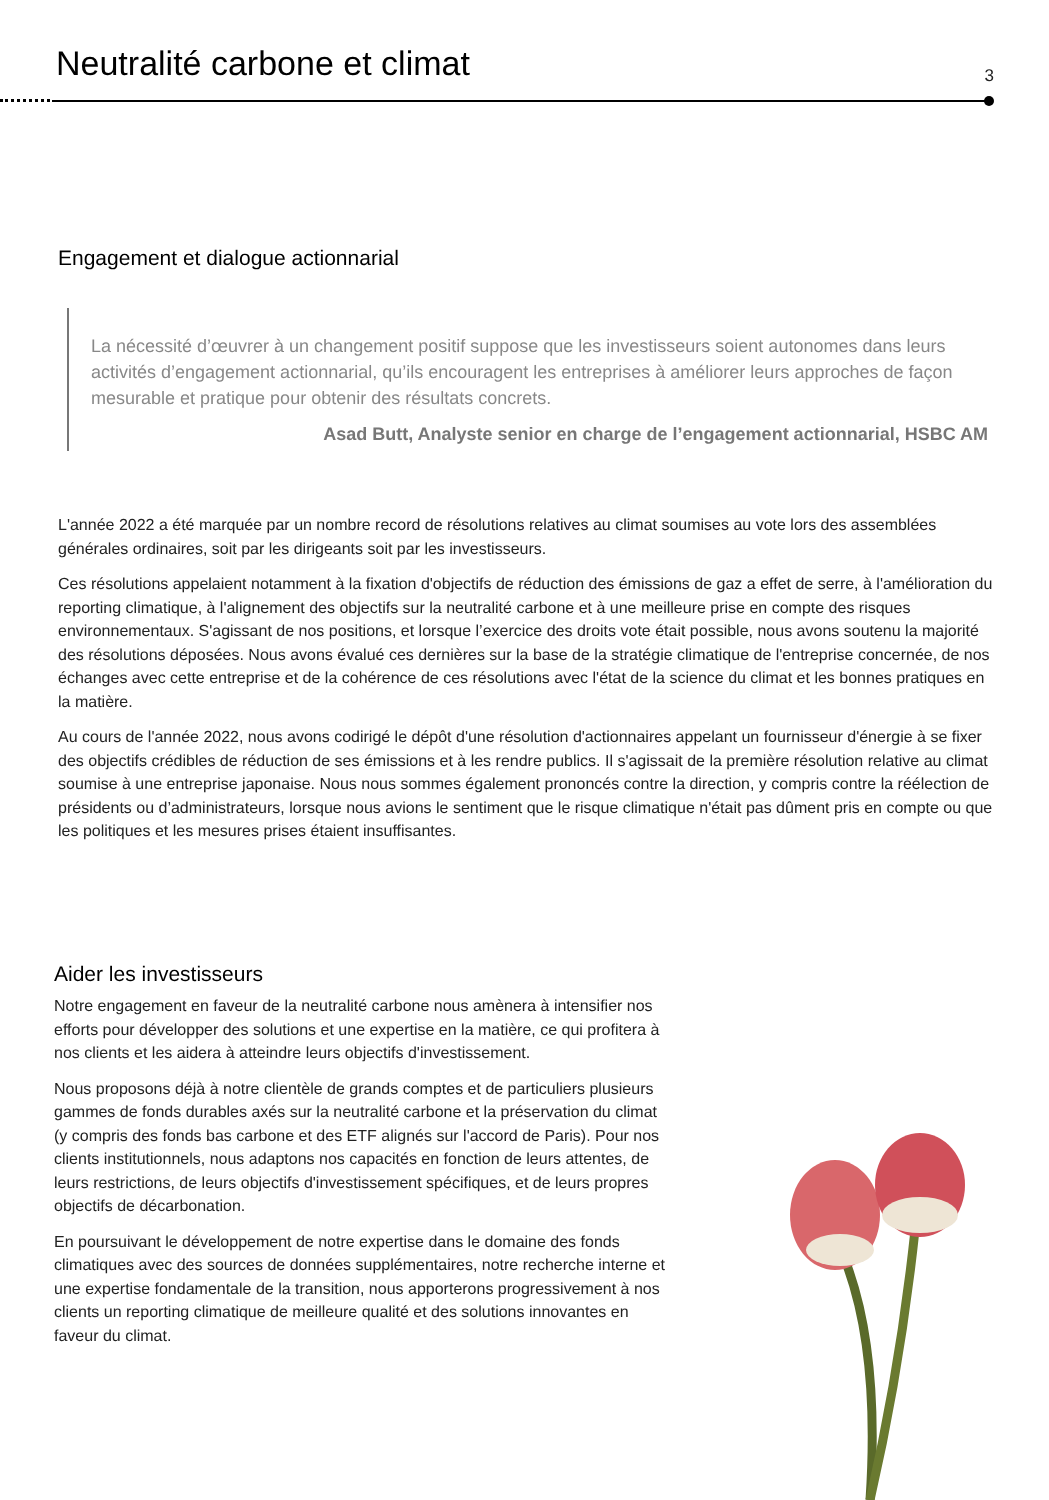Neutralité carbone et climat
3
Engagement et dialogue actionnarial
La nécessité d’œuvrer à un changement positif suppose que les investisseurs soient autonomes dans leurs activités d’engagement actionnarial, qu’ils encouragent les entreprises à améliorer leurs approches de façon mesurable et pratique pour obtenir des résultats concrets.
Asad Butt, Analyste senior en charge de l’engagement actionnarial, HSBC AM
L'année 2022 a été marquée par un nombre record de résolutions relatives au climat soumises au vote lors des assemblées générales ordinaires, soit par les dirigeants soit par les investisseurs.
Ces résolutions appelaient notamment à la fixation d'objectifs de réduction des émissions de gaz a effet de serre, à l'amélioration du reporting climatique, à l'alignement des objectifs sur la neutralité carbone et à une meilleure prise en compte des risques environnementaux. S'agissant de nos positions, et lorsque l’exercice des droits vote était possible, nous avons soutenu la majorité des résolutions déposées. Nous avons évalué ces dernières sur la base de la stratégie climatique de l'entreprise concernée, de nos échanges avec cette entreprise et de la cohérence de ces résolutions avec l'état de la science du climat et les bonnes pratiques en la matière.
Au cours de l'année 2022, nous avons codirigé le dépôt d'une résolution d'actionnaires appelant un fournisseur d'énergie à se fixer des objectifs crédibles de réduction de ses émissions et à les rendre publics. Il s'agissait de la première résolution relative au climat soumise à une entreprise japonaise. Nous nous sommes également prononcés contre la direction, y compris contre la réélection de présidents ou d’administrateurs, lorsque nous avions le sentiment que le risque climatique n'était pas dûment pris en compte ou que les politiques et les mesures prises étaient insuffisantes.
Aider les investisseurs
Notre engagement en faveur de la neutralité carbone nous amènera à intensifier nos efforts pour développer des solutions et une expertise en la matière, ce qui profitera à nos clients et les aidera à atteindre leurs objectifs d'investissement.
Nous proposons déjà à notre clientèle de grands comptes et de particuliers plusieurs gammes de fonds durables axés sur la neutralité carbone et la préservation du climat (y compris des fonds bas carbone et des ETF alignés sur l'accord de Paris). Pour nos clients institutionnels, nous adaptons nos capacités en fonction de leurs attentes, de leurs restrictions, de leurs objectifs d'investissement spécifiques, et de leurs propres objectifs de décarbonation.
En poursuivant le développement de notre expertise dans le domaine des fonds climatiques avec des sources de données supplémentaires, notre recherche interne et une expertise fondamentale de la transition, nous apporterons progressivement à nos clients un reporting climatique de meilleure qualité et des solutions innovantes en faveur du climat.